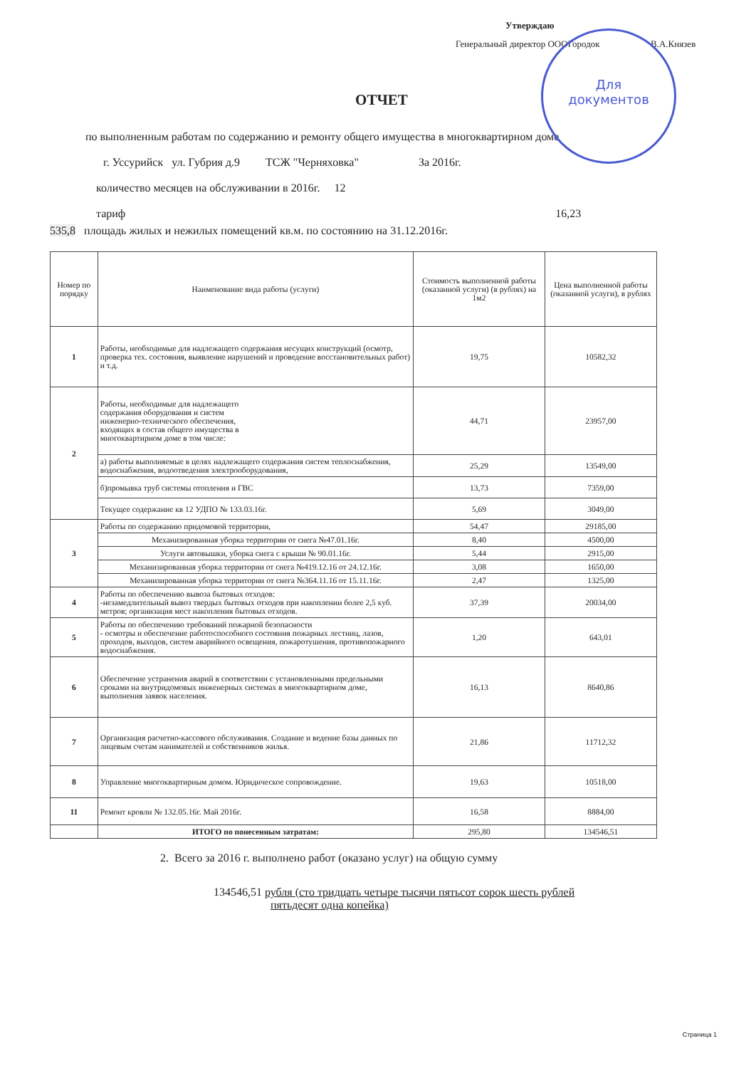Для
документов
Утверждаю
Генеральный директор ОООГородок В.А.Князев
ОТЧЕТ
по выполненным работам по содержанию и ремонту общего имущества в многоквартирном доме
г. Уссурийск ул. Губрия д.9 ТСЖ "Черняховка" За 2016г.
количество месяцев на обслуживании в 2016г. 12
тариф 16,23
535,8 площадь жилых и нежилых помещений кв.м. по состоянию на 31.12.2016г.
| Номер по порядку | Наименование вида работы (услуги) | Стоимость выполненной работы (оказанной услуги) (в рублях) на 1м2 | Цена выполненной работы (оказанной услуги), в рублях |
| --- | --- | --- | --- |
| 1 | Работы, необходимые для надлежащего содержания несущих конструкций (осмотр, проверка тех. состояния, выявление нарушений и проведение восстановительных работ) и т.д. | 19,75 | 10582,32 |
| 2 | Работы, необходимые для надлежащего содержания оборудования и систем инженерно-технического обеспечения, входящих в состав общего имущества в многоквартирном доме в том числе: | 44,71 | 23957,00 |
| | а) работы выполняемые в целях надлежащего содержания систем теплоснабжения, водоснабжения, водоотведения электрооборудования, | 25,29 | 13549,00 |
| | б)промывка труб системы отопления и ГВС | 13,73 | 7359,00 |
| | Текущее содержание кв 12 УДПО № 133.03.16г. | 5,69 | 3049,00 |
| 3 | Работы по содержанию придомовой территории, | 54,47 | 29185,00 |
| | Механизированная уборка территории от снега №47.01.16г. | 8,40 | 4500,00 |
| | Услуги автовышки, уборка снега с крыши № 90.01.16г. | 5,44 | 2915,00 |
| | Механизированная уборка территории от снега №419.12.16 от 24.12.16г. | 3,08 | 1650,00 |
| | Механизированная уборка территории от снега №364.11.16 от 15.11.16г. | 2,47 | 1325,00 |
| 4 | Работы по обеспечению вывоза бытовых отходов: -незамедлительный вывоз твердых бытовых отходов при накоплении более 2,5 куб. метров; организация мест накопления бытовых отходов. | 37,39 | 20034,00 |
| 5 | Работы по обеспечению требований пожарной безопасности - осмотры и обеспечение работоспособного состояния пожарных лестниц, лазов, проходов, выходов, систем аварийного освещения, пожаротушения, противопожарного водоснабжения. | 1,20 | 643,01 |
| 6 | Обеспечение устранения аварий в соответствии с установленными предельными сроками на внутридомовых инженерных системах в многоквартирном доме, выполнения заявок населения. | 16,13 | 8640,86 |
| 7 | Организация расчетно-кассового обслуживания. Создание и ведение базы данных по лицевым счетам нанимателей и собственников жилья. | 21,86 | 11712,32 |
| 8 | Управление многоквартирным домом. Юридическое сопровождение. | 19,63 | 10518,00 |
| 11 | Ремонт кровли № 132.05.16г. Май 2016г. | 16,58 | 8884,00 |
| | ИТОГО по понесенным затратам: | 295,80 | 134546,51 |
2. Всего за 2016 г. выполнено работ (оказано услуг) на общую сумму
134546,51 рубля (сто тридцать четыре тысячи пятьсот сорок шесть рублей
пятьдесят одна копейка)
Страница 1